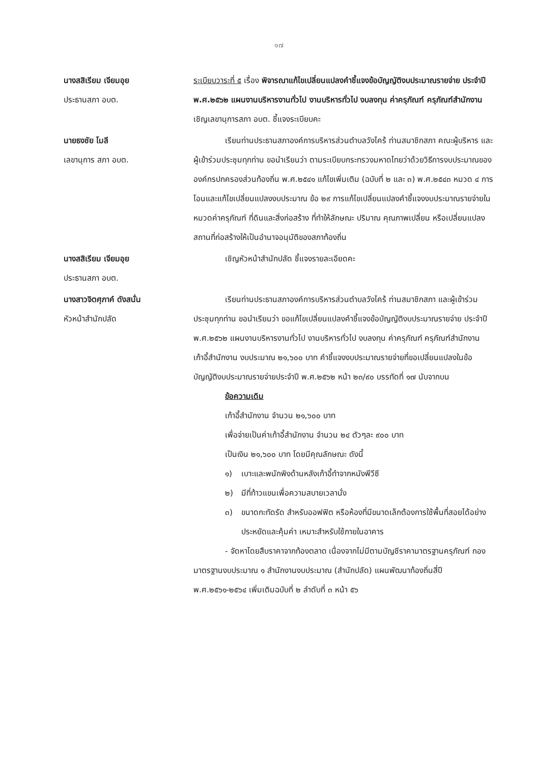๑๗
นางสสิเรียม เจียมอุย
ประธานสภา อบต.
ระเบียบวาระที่ ๕ เรื่อง พิจารณาแก้ไขเปลี่ยนแปลงคำชี้แจงข้อบัญญัติงบประมาณรายจ่าย ประจำปี พ.ศ.๒๕๖๒ แผนงานบริหารงานทั่วไป งานบริหารทั่วไป งบลงทุน ค่าครุภัณฑ์ ครุภัณฑ์สำนักงาน เชิญเลขานุการสภา อบต. ชี้แจงระเบียบคะ
นายธงชัย โมลี
เลขานุการ สภา อบต.
เรียนท่านประธานสภาองค์การบริหารส่วนตำบลวังไคร้ ท่านสมาชิกสภา คณะผู้บริหาร และผู้เข้าร่วมประชุมทุกท่าน ขอนำเรียนว่า ตามระเบียบกระทรวงมหาดไทยว่าด้วยวิธีการงบประมาณขององค์กรปกครองส่วนท้องถิ่น พ.ศ.๒๕๔๑ แก้ไขเพิ่มเติม (ฉบับที่ ๒ และ ๓) พ.ศ.๒๕๔๓ หมวด ๔ การโอนและแก้ไขเปลี่ยนแปลงงบประมาณ ข้อ ๒๙ การแก้ไขเปลี่ยนแปลงคำชี้แจงงบประมาณรายจ่ายในหมวดค่าครุภัณฑ์ ที่ดินและสิ่งก่อสร้าง ที่ทำให้ลักษณะ ปริมาณ คุณภาพเปลี่ยน หรือเปลี่ยนแปลงสถานที่ก่อสร้างให้เป็นอำนาจอนุมัติของสภาท้องถิ่น
นางสสิเรียม เจียมอุย
ประธานสภา อบต.
เชิญหัวหน้าสำนักปลัด ชี้แจงรายละเอียดคะ
นางสาวจิตศุภาค์ ดังสนั่น
หัวหน้าสำนักปลัด
เรียนท่านประธานสภาองค์การบริหารส่วนตำบลวังไคร้ ท่านสมาชิกสภา และผู้เข้าร่วมประชุมทุกท่าน ขอนำเรียนว่า ขอแก้ไขเปลี่ยนแปลงคำชี้แจงข้อบัญญัติงบประมาณรายจ่าย ประจำปี พ.ศ.๒๕๖๒ แผนงานบริหารงานทั่วไป งานบริหารทั่วไป งบลงทุน ค่าครุภัณฑ์ ครุภัณฑ์สำนักงาน เก้าอี้สำนักงาน งบประมาณ ๒๑,๖๐๐ บาท คำชี้แจงงบประมาณรายจ่ายที่ขอเปลี่ยนแปลงในข้อบัญญัติงบประมาณรายจ่ายประจำปี พ.ศ.๒๕๖๒ หน้า ๒๓/๙๐ บรรทัดที่ ๑๗ นับจากบน
ข้อความเดิม
เก้าอี้สำนักงาน จำนวน ๒๑,๖๐๐ บาท
เพื่อจ่ายเป็นค่าเก้าอี้สำนักงาน จำนวน ๒๔ ตัวๆละ ๙๐๐ บาท
เป็นเงิน ๒๑,๖๐๐ บาท โดยมีคุณลักษณะ ดังนี้
๑) เบาะและพนักพิงด้านหลังเก้าอี้ทำจากหนังพีวีซี
๒) มีที่ท้าวแขนเพื่อความสบายเวลานั่ง
๓) ขนาดกะทัดรัด สำหรับออฟฟิต หรือห้องที่มีขนาดเล็กต้องการใช้พื้นที่สอยได้อย่างประหยัดและคุ้มค่า เหมาะสำหรับใช้ภายในอาคาร
- จัดหาโดยสืบราคาจากท้องตลาด เนื่องจากไม่มีตามบัญชีราคามาตรฐานครุภัณฑ์ กองมาตรฐานงบประมาณ ๑ สำนักงานงบประมาณ (สำนักปลัด) แผนพัฒนาท้องถิ่นสี่ปี พ.ศ.๒๕๖๑-๒๕๖๔ เพิ่มเติมฉบับที่ ๒ ลำดับที่ ๓ หน้า ๕๖